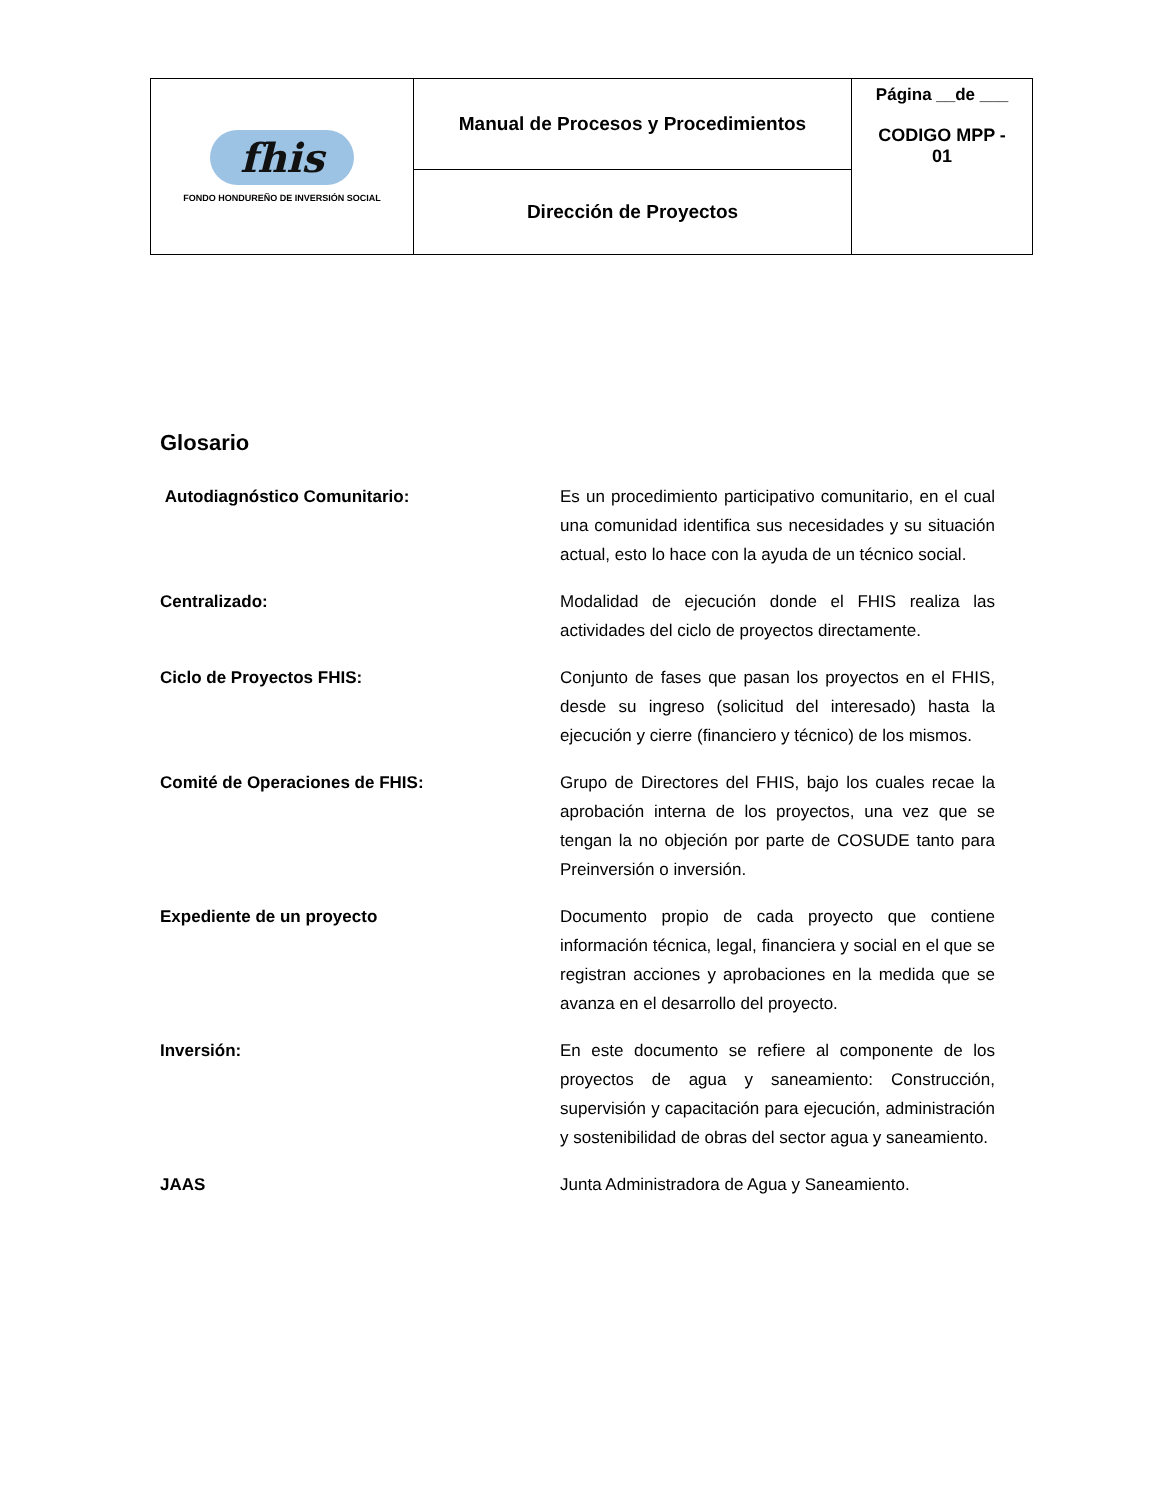| fhis FONDO HONDUREÑO DE INVERSIÓN SOCIAL | Manual de Procesos y Procedimientos | Página __de ___ CODIGO MPP - 01 |
| | Dirección de Proyectos | |
Glosario
Autodiagnóstico Comunitario: Es un procedimiento participativo comunitario, en el cual una comunidad identifica sus necesidades y su situación actual, esto lo hace con la ayuda de un técnico social.
Centralizado: Modalidad de ejecución donde el FHIS realiza las actividades del ciclo de proyectos directamente.
Ciclo de Proyectos FHIS: Conjunto de fases que pasan los proyectos en el FHIS, desde su ingreso (solicitud del interesado) hasta la ejecución y cierre (financiero y técnico) de los mismos.
Comité de Operaciones de FHIS: Grupo de Directores del FHIS, bajo los cuales recae la aprobación interna de los proyectos, una vez que se tengan la no objeción por parte de COSUDE tanto para Preinversión o inversión.
Expediente de un proyecto Documento propio de cada proyecto que contiene información técnica, legal, financiera y social en el que se registran acciones y aprobaciones en la medida que se avanza en el desarrollo del proyecto.
Inversión: En este documento se refiere al componente de los proyectos de agua y saneamiento: Construcción, supervisión y capacitación para ejecución, administración y sostenibilidad de obras del sector agua y saneamiento.
JAAS Junta Administradora de Agua y Saneamiento.